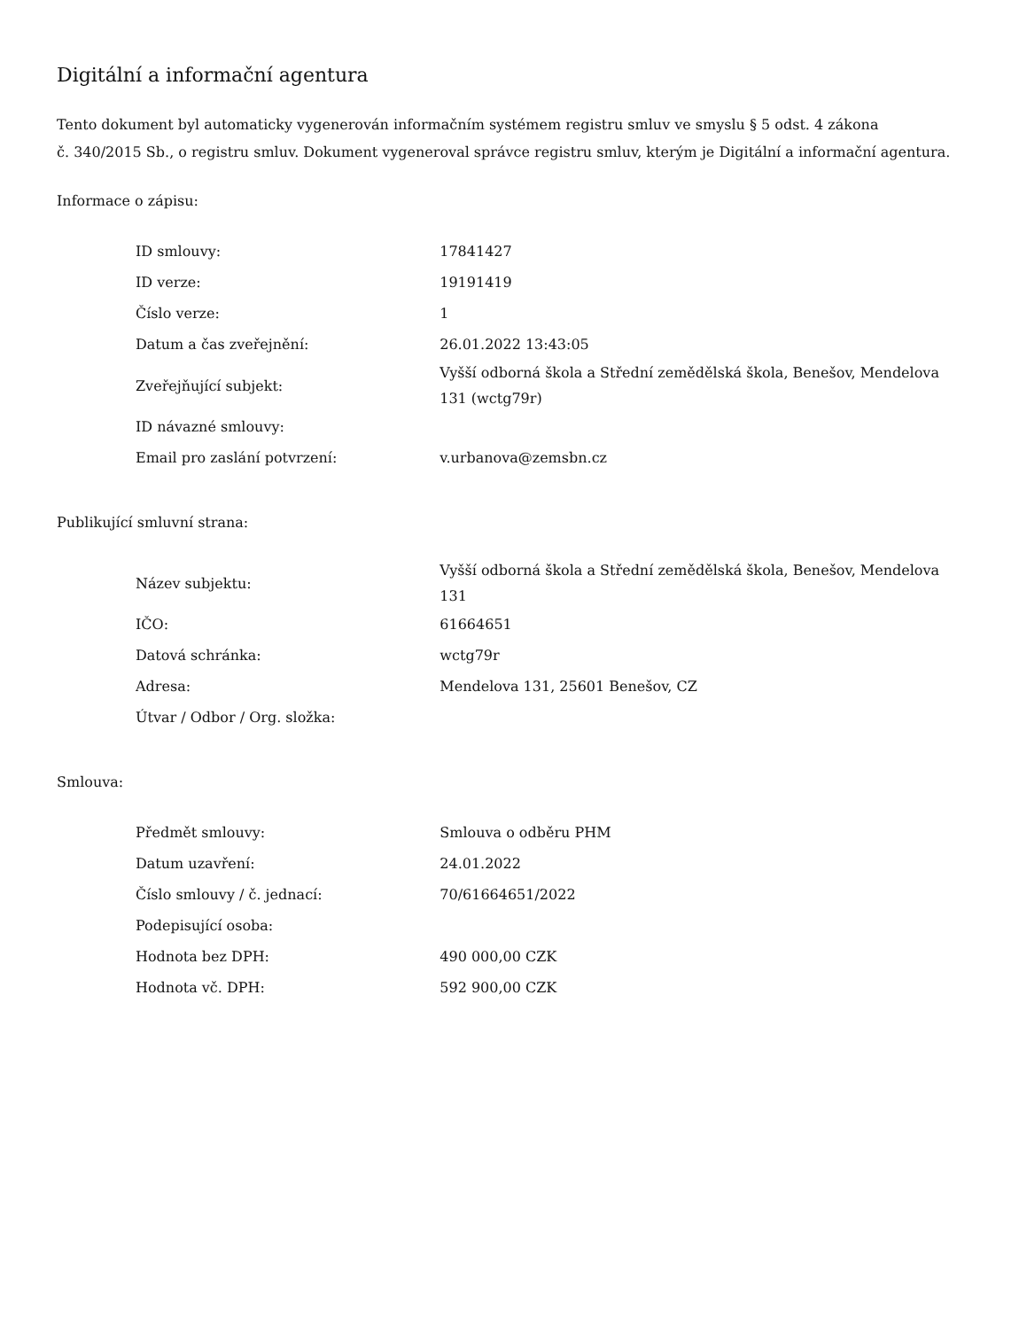Digitální a informační agentura
Tento dokument byl automaticky vygenerován informačním systémem registru smluv ve smyslu § 5 odst. 4 zákona
č. 340/2015 Sb., o registru smluv. Dokument vygeneroval správce registru smluv, kterým je Digitální a informační agentura.
Informace o zápisu:
| ID smlouvy: | 17841427 |
| ID verze: | 19191419 |
| Číslo verze: | 1 |
| Datum a čas zveřejnění: | 26.01.2022 13:43:05 |
| Zveřejňující subjekt: | Vyšší odborná škola a Střední zemědělská škola, Benešov, Mendelova 131 (wctg79r) |
| ID návazné smlouvy: | |
| Email pro zaslání potvrzení: | v.urbanova@zemsbn.cz |
Publikující smluvní strana:
| Název subjektu: | Vyšší odborná škola a Střední zemědělská škola, Benešov, Mendelova 131 |
| IČO: | 61664651 |
| Datová schránka: | wctg79r |
| Adresa: | Mendelova 131, 25601 Benešov, CZ |
| Útvar / Odbor / Org. složka: | |
Smlouva:
| Předmět smlouvy: | Smlouva o odběru PHM |
| Datum uzavření: | 24.01.2022 |
| Číslo smlouvy / č. jednací: | 70/61664651/2022 |
| Podepisující osoba: | |
| Hodnota bez DPH: | 490 000,00 CZK |
| Hodnota vč. DPH: | 592 900,00 CZK |